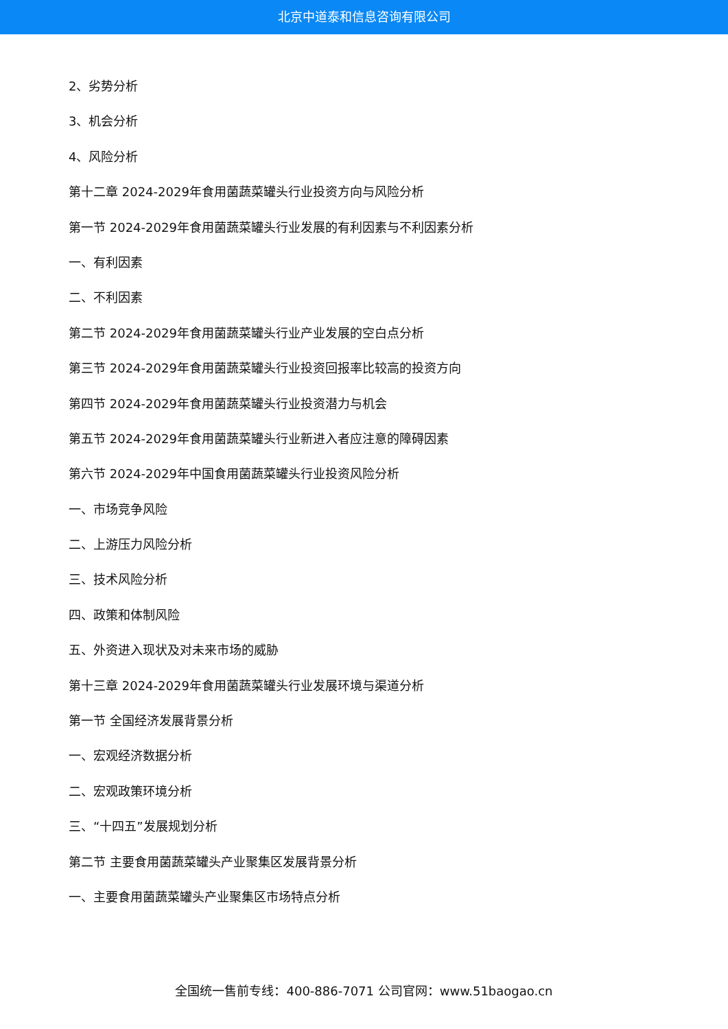北京中道泰和信息咨询有限公司
2、劣势分析
3、机会分析
4、风险分析
第十二章 2024-2029年食用菌蔬菜罐头行业投资方向与风险分析
第一节 2024-2029年食用菌蔬菜罐头行业发展的有利因素与不利因素分析
一、有利因素
二、不利因素
第二节 2024-2029年食用菌蔬菜罐头行业产业发展的空白点分析
第三节 2024-2029年食用菌蔬菜罐头行业投资回报率比较高的投资方向
第四节 2024-2029年食用菌蔬菜罐头行业投资潜力与机会
第五节 2024-2029年食用菌蔬菜罐头行业新进入者应注意的障碍因素
第六节 2024-2029年中国食用菌蔬菜罐头行业投资风险分析
一、市场竞争风险
二、上游压力风险分析
三、技术风险分析
四、政策和体制风险
五、外资进入现状及对未来市场的威胁
第十三章 2024-2029年食用菌蔬菜罐头行业发展环境与渠道分析
第一节 全国经济发展背景分析
一、宏观经济数据分析
二、宏观政策环境分析
三、“十四五”发展规划分析
第二节 主要食用菌蔬菜罐头产业聚集区发展背景分析
一、主要食用菌蔬菜罐头产业聚集区市场特点分析
全国统一售前专线：400-886-7071 公司官网：www.51baogao.cn